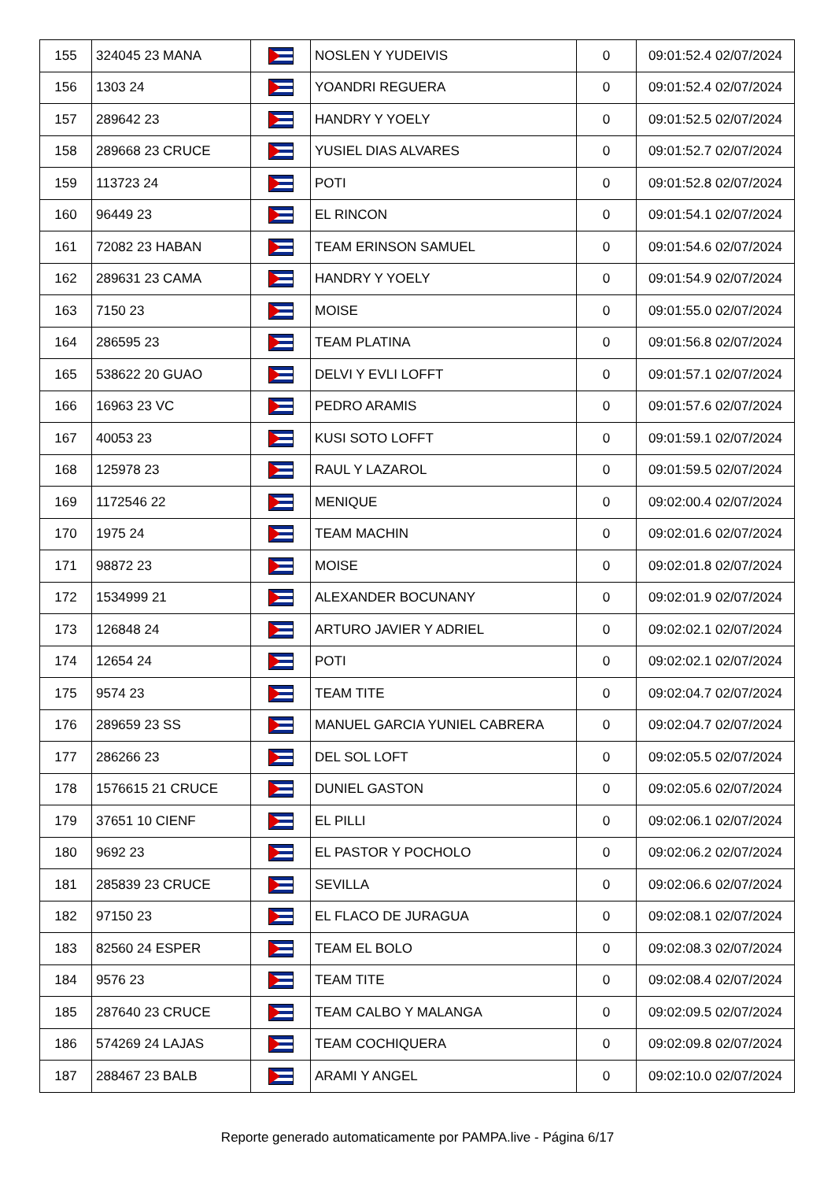| 155 | 324045 23 MANA | | NOSLEN Y YUDEIVIS | 0 | 09:01:52.4 02/07/2024 |
| 156 | 1303 24 | | YOANDRI REGUERA | 0 | 09:01:52.4 02/07/2024 |
| 157 | 289642 23 | | HANDRY Y YOELY | 0 | 09:01:52.5 02/07/2024 |
| 158 | 289668 23 CRUCE | | YUSIEL DIAS ALVARES | 0 | 09:01:52.7 02/07/2024 |
| 159 | 113723 24 | | POTI | 0 | 09:01:52.8 02/07/2024 |
| 160 | 96449 23 | | EL RINCON | 0 | 09:01:54.1 02/07/2024 |
| 161 | 72082 23 HABAN | | TEAM ERINSON SAMUEL | 0 | 09:01:54.6 02/07/2024 |
| 162 | 289631 23 CAMA | | HANDRY Y YOELY | 0 | 09:01:54.9 02/07/2024 |
| 163 | 7150 23 | | MOISE | 0 | 09:01:55.0 02/07/2024 |
| 164 | 286595 23 | | TEAM PLATINA | 0 | 09:01:56.8 02/07/2024 |
| 165 | 538622 20 GUAO | | DELVI Y EVLI LOFFT | 0 | 09:01:57.1 02/07/2024 |
| 166 | 16963 23 VC | | PEDRO ARAMIS | 0 | 09:01:57.6 02/07/2024 |
| 167 | 40053 23 | | KUSI SOTO LOFFT | 0 | 09:01:59.1 02/07/2024 |
| 168 | 125978 23 | | RAUL Y LAZAROL | 0 | 09:01:59.5 02/07/2024 |
| 169 | 1172546 22 | | MENIQUE | 0 | 09:02:00.4 02/07/2024 |
| 170 | 1975 24 | | TEAM MACHIN | 0 | 09:02:01.6 02/07/2024 |
| 171 | 98872 23 | | MOISE | 0 | 09:02:01.8 02/07/2024 |
| 172 | 1534999 21 | | ALEXANDER BOCUNANY | 0 | 09:02:01.9 02/07/2024 |
| 173 | 126848 24 | | ARTURO JAVIER Y ADRIEL | 0 | 09:02:02.1 02/07/2024 |
| 174 | 12654 24 | | POTI | 0 | 09:02:02.1 02/07/2024 |
| 175 | 9574 23 | | TEAM TITE | 0 | 09:02:04.7 02/07/2024 |
| 176 | 289659 23 SS | | MANUEL GARCIA YUNIEL CABRERA | 0 | 09:02:04.7 02/07/2024 |
| 177 | 286266 23 | | DEL SOL LOFT | 0 | 09:02:05.5 02/07/2024 |
| 178 | 1576615 21 CRUCE | | DUNIEL GASTON | 0 | 09:02:05.6 02/07/2024 |
| 179 | 37651 10 CIENF | | EL PILLI | 0 | 09:02:06.1 02/07/2024 |
| 180 | 9692 23 | | EL PASTOR Y POCHOLO | 0 | 09:02:06.2 02/07/2024 |
| 181 | 285839 23 CRUCE | | SEVILLA | 0 | 09:02:06.6 02/07/2024 |
| 182 | 97150 23 | | EL FLACO DE JURAGUA | 0 | 09:02:08.1 02/07/2024 |
| 183 | 82560 24 ESPER | | TEAM EL BOLO | 0 | 09:02:08.3 02/07/2024 |
| 184 | 9576 23 | | TEAM TITE | 0 | 09:02:08.4 02/07/2024 |
| 185 | 287640 23 CRUCE | | TEAM CALBO Y MALANGA | 0 | 09:02:09.5 02/07/2024 |
| 186 | 574269 24 LAJAS | | TEAM COCHIQUERA | 0 | 09:02:09.8 02/07/2024 |
| 187 | 288467 23 BALB | | ARAMI Y ANGEL | 0 | 09:02:10.0 02/07/2024 |
Reporte generado automaticamente por PAMPA.live - Página 6/17